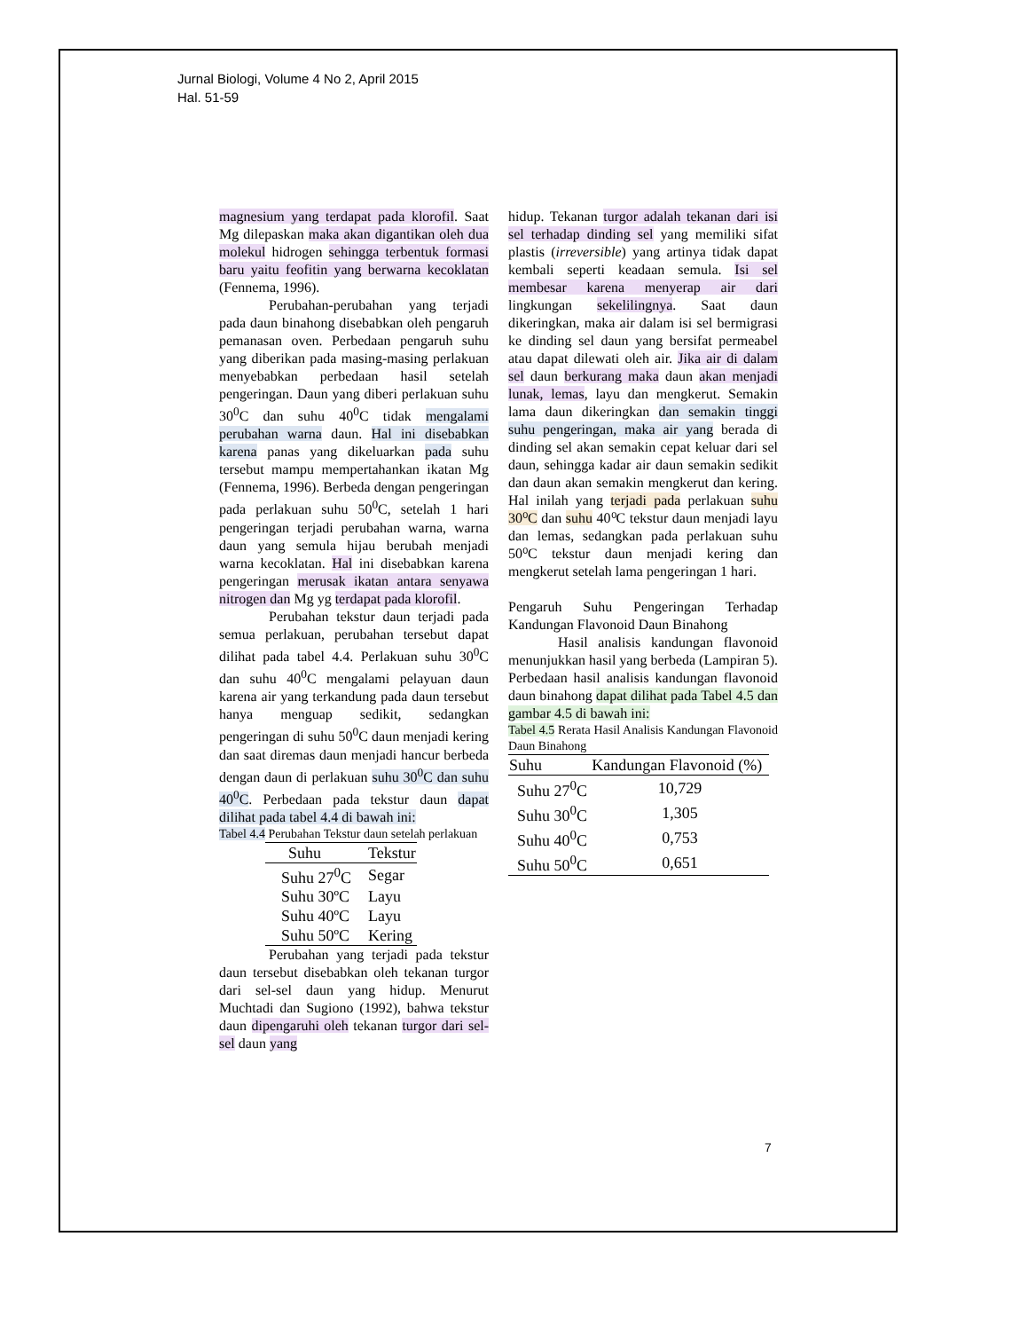Jurnal Biologi, Volume 4 No 2, April 2015
Hal. 51-59
magnesium yang terdapat pada klorofil. Saat Mg dilepaskan maka akan digantikan oleh dua molekul hidrogen sehingga terbentuk formasi baru yaitu feofitin yang berwarna kecoklatan (Fennema, 1996).
Perubahan-perubahan yang terjadi pada daun binahong disebabkan oleh pengaruh pemanasan oven. Perbedaan pengaruh suhu yang diberikan pada masing-masing perlakuan menyebabkan perbedaan hasil setelah pengeringan. Daun yang diberi perlakuan suhu 30<sup>0</sup>C dan suhu 40<sup>0</sup>C tidak mengalami perubahan warna daun. Hal ini disebabkan karena panas yang dikeluarkan pada suhu tersebut mampu mempertahankan ikatan Mg (Fennema, 1996). Berbeda dengan pengeringan pada perlakuan suhu 50<sup>0</sup>C, setelah 1 hari pengeringan terjadi perubahan warna, warna daun yang semula hijau berubah menjadi warna kecoklatan. Hal ini disebabkan karena pengeringan merusak ikatan antara senyawa nitrogen dan Mg yg terdapat pada klorofil.
Perubahan tekstur daun terjadi pada semua perlakuan, perubahan tersebut dapat dilihat pada tabel 4.4. Perlakuan suhu 30<sup>0</sup>C dan suhu 40<sup>0</sup>C mengalami pelayuan daun karena air yang terkandung pada daun tersebut hanya menguap sedikit, sedangkan pengeringan di suhu 50<sup>0</sup>C daun menjadi kering dan saat diremas daun menjadi hancur berbeda dengan daun di perlakuan suhu 30<sup>0</sup>C dan suhu 40<sup>0</sup>C. Perbedaan pada tekstur daun dapat dilihat pada tabel 4.4 di bawah ini:
Tabel 4.4 Perubahan Tekstur daun setelah perlakuan
| Suhu | Tekstur |
| --- | --- |
| Suhu 27<sup>0</sup>C | Segar |
| Suhu 30ºC | Layu |
| Suhu 40ºC | Layu |
| Suhu 50ºC | Kering |
Perubahan yang terjadi pada tekstur daun tersebut disebabkan oleh tekanan turgor dari sel-sel daun yang hidup. Menurut Muchtadi dan Sugiono (1992), bahwa tekstur daun dipengaruhi oleh tekanan turgor dari sel-sel daun yang
hidup. Tekanan turgor adalah tekanan dari isi sel terhadap dinding sel yang memiliki sifat plastis (irreversible) yang artinya tidak dapat kembali seperti keadaan semula. Isi sel membesar karena menyerap air dari lingkungan sekelilingnya. Saat daun dikeringkan, maka air dalam isi sel bermigrasi ke dinding sel daun yang bersifat permeabel atau dapat dilewati oleh air. Jika air di dalam sel daun berkurang maka daun akan menjadi lunak, lemas, layu dan mengkerut. Semakin lama daun dikeringkan dan semakin tinggi suhu pengeringan, maka air yang berada di dinding sel akan semakin cepat keluar dari sel daun, sehingga kadar air daun semakin sedikit dan daun akan semakin mengkerut dan kering. Hal inilah yang terjadi pada perlakuan suhu 30⁰C dan suhu 40⁰C tekstur daun menjadi layu dan lemas, sedangkan pada perlakuan suhu 50⁰C tekstur daun menjadi kering dan mengkerut setelah lama pengeringan 1 hari.
Pengaruh Suhu Pengeringan Terhadap Kandungan Flavonoid Daun Binahong
Hasil analisis kandungan flavonoid menunjukkan hasil yang berbeda (Lampiran 5). Perbedaan hasil analisis kandungan flavonoid daun binahong dapat dilihat pada Tabel 4.5 dan gambar 4.5 di bawah ini:
Tabel 4.5 Rerata Hasil Analisis Kandungan Flavonoid Daun Binahong
| Suhu | Kandungan Flavonoid (%) |
| --- | --- |
| Suhu 27<sup>0</sup>C | 10,729 |
| Suhu 30<sup>0</sup>C | 1,305 |
| Suhu 40<sup>0</sup>C | 0,753 |
| Suhu 50<sup>0</sup>C | 0,651 |
7